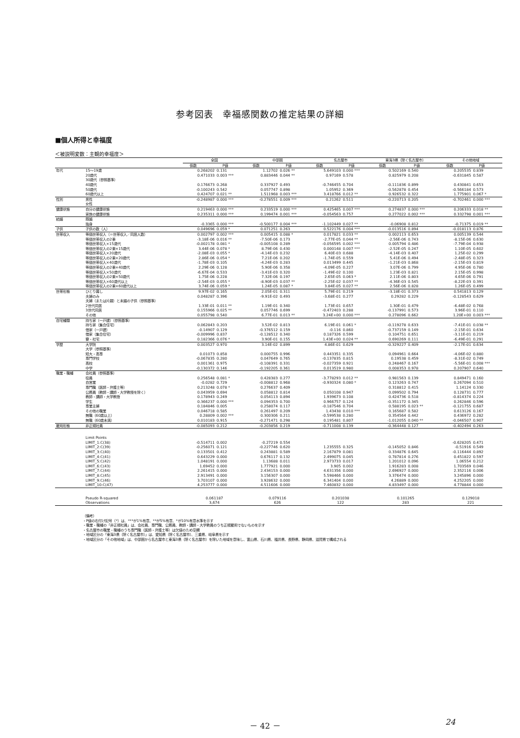参考図表　幸福感関数の推定結果の詳細
■個人所得と幸福度
＜被説明変数：主観的幸福度＞
| | | 全国 | | 中部圏 | | 名古屋市 | | 東海3県（除く名古屋市） | | その他地域 | |
| --- | --- | --- | --- | --- | --- | --- | --- | --- | --- | --- | --- |
| | | 係数 | P値 | 係数 | P値 | 係数 | P値 | 係数 | P値 | 係数 | P値 |
| 年代 | 15〜19歳 | 0.268202 | 0.131 | 1.12702 | 0.026 ** | 5.649103 | 0.000 *** | 0.502169 | 0.540 | 0.205535 | 0.839 |
| | 20歳代 | 0.471033 | 0.003 *** | 0.883446 | 0.044 ** | 0.97169 | 0.578 | 0.825979 | 0.208 | -0.631845 | 0.587 |
| | 30歳代（参照基準） | | | | | | | | | | |
| | 40歳代 | 0.176673 | 0.268 | 0.337927 | 0.493 | -0.746455 | 0.704 | -0.111836 | 0.899 | 0.430841 | 0.653 |
| | 50歳代 | -0.100243 | 0.542 | 0.057747 | 0.898 | 1.05952 | 0.369 | -0.562878 | 0.454 | -0.566184 | 0.573 |
| | 60歳代以上 | 0.424707 | 0.021 ** | 1.511968 | 0.003 *** | 3.418766 | 0.012 ** | 0.926532 | 0.322 | 1.775901 | 0.067 * |
| 性別 | 男性 | -0.248987 | 0.000 *** | -0.278551 | 0.009 *** | 0.21262 | 0.511 | -0.220713 | 0.205 | -0.702461 | 0.000 *** |
| | 女性 | | | | | | | | | | |
| 健康状態 | 自分の健康状態 | 0.219463 | 0.000 *** | 0.233519 | 0.000 *** | 0.425465 | 0.007 *** | 0.274837 | 0.000 *** | 0.206333 | 0.018 ** |
| | 家族の健康状態 | 0.235311 | 0.000 *** | 0.199474 | 0.001 *** | -0.054563 | 0.757 | 0.277022 | 0.002 *** | 0.332798 | 0.001 *** |
| 結婚 | 既婚 | | | | | | | | | | |
| | 独身 | -0.3365 | 0.000 *** | -0.500177 | 0.004 *** | -1.102449 | 0.027 ** | -0.06908 | 0.812 | -0.71375 | 0.019 ** |
| 子供 | 子供の数（人） | 0.049696 | 0.059 * | 0.071251 | 0.263 | 0.522176 | 0.004 *** | -0.013516 | 0.894 | -0.018113 | 0.876 |
| 世帯収入 | 等価世帯収入（＝世帯収入／同居人数） | 0.002797 | 0.002 *** | 0.005415 | 0.088 * | 0.017821 | 0.033 ** | 0.002113 | 0.653 | 0.005139 | 0.544 |
| | 等価世帯収入の2乗 | -3.18E-06 | 0.016 ** | -7.50E-06 | 0.173 | -2.77E-05 | 0.044 ** | -2.56E-06 | 0.743 | -8.15E-06 | 0.630 |
| | 等価世帯収入×15歳代 | -0.002178 | 0.081 * | -0.005108 | 0.289 | -0.056595 | 0.002 *** | 0.005794 | 0.486 | -7.79E-04 | 0.938 |
| | 等価世帯収入の2乗×15歳代 | 3.44E-06 | 0.078 * | 8.79E-06 | 0.430 | 0.000148 | 0.007 *** | -2.52E-05 | 0.247 | 1.10E-05 | 0.602 |
| | 等価世帯収入×20歳代 | -2.08E-03 | 0.055 * | -4.14E-03 | 0.232 | 6.40E-03 | 0.688 | -4.14E-03 | 0.407 | 1.25E-02 | 0.299 |
| | 等価世帯収入の2乗×20歳代 | 2.86E-06 | 0.054 * | 7.21E-06 | 0.202 | -1.74E-05 | 0.559 | 5.41E-06 | 0.494 | -2.48E-05 | 0.323 |
| | 等価世帯収入×40歳代 | -1.78E-03 | 0.105 | -4.24E-03 | 0.283 | 0.013499 | 0.445 | -1.21E-03 | 0.868 | -2.15E-03 | 0.819 |
| | 等価世帯収入の2乗×40歳代 | 2.29E-06 | 0.128 | 5.90E-06 | 0.358 | -4.09E-05 | 0.227 | 3.07E-06 | 0.799 | 4.95E-06 | 0.780 |
| | 等価世帯収入×50歳代 | -6.67E-04 | 0.533 | -3.41E-03 | 0.320 | -1.49E-02 | 0.100 | 1.23E-03 | 0.821 | 2.15E-05 | 0.998 |
| | 等価世帯収入の2乗×50歳代 | 1.75E-06 | 0.228 | 7.32E-06 | 0.197 | 2.65E-05 | 0.063 * | 2.11E-06 | 0.803 | 4.65E-06 | 0.791 |
| | 等価世帯収入×60歳代以上 | -2.54E-03 | 0.055 * | -8.90E-03 | 0.037 ** | -2.25E-02 | 0.037 ** | -4.36E-03 | 0.545 | -8.22E-03 | 0.391 |
| | 等価世帯収入の2乗×60歳代以上 | 3.74E-06 | 0.059 * | 1.24E-05 | 0.087 * | 3.84E-05 | 0.027 ** | 2.56E-06 | 0.828 | 1.26E-05 | 0.499 |
| 世帯形態 | ひとり暮し | 9.97E-02 | 0.165 | 2.05E-01 | 0.311 | 5.79E-01 | 0.219 | -3.18E-01 | 0.373 | 0.541813 | 0.129 |
| | 夫婦のみ | 0.048287 | 0.396 | -9.91E-02 | 0.493 | -3.68E-01 | 0.277 | 0.29282 | 0.229 | -0.128543 | 0.629 |
| | 夫婦（または片親）と未婚の子供（参照基準） | | | | | | | | | | |
| | 2世代同居 | 1.33E-01 | 0.011 ** | 1.19E-01 | 0.340 | 1.73E-01 | 0.657 | 1.30E-01 | 0.479 | -6.48E-02 | 0.768 |
| | 3世代同居 | 0.155966 | 0.025 ** | 0.057746 | 0.699 | -0.472403 | 0.288 | -0.137991 | 0.573 | 3.96E-01 | 0.110 |
| | その他 | 0.055798 | 0.540 | 6.77E-01 | 0.013 ** | 3.24E+00 | 0.000 *** | 0.278096 | 0.662 | 1.20E+00 | 0.003 *** |
| 自宅種類 | 持ち家（一戸建）（参照基準） | | | | | | | | | | |
| | 持ち家（集合住宅） | 0.062843 | 0.203 | 3.52E-02 | 0.813 | 6.19E-01 | 0.061 * | -0.119278 | 0.633 | -7.41E-01 | 0.038 ** |
| | 借家（一戸建） | -0.14907 | 0.129 | -0.376512 | 0.159 | -0.116 | 0.860 | -0.737159 | 0.149 | -2.15E-01 | 0.634 |
| | 借家（集合住宅） | -0.009996 | 0.837 | -0.128512 | 0.340 | 0.187326 | 0.599 | 0.104751 | 0.651 | -3.11E-01 | 0.219 |
| | 寮・社宅 | 0.182366 | 0.076 * | 3.90E-01 | 0.155 | 1.43E+00 | 0.024 ** | 0.690269 | 0.111 | -6.49E-01 | 0.291 |
| 学歴 | 大学院 | 0.003527 | 0.970 | 3.14E-02 | 0.899 | 4.86E-01 | 0.629 | -0.329227 | 0.409 | -2.17E-01 | 0.634 |
| | 大学（参照基準） | | | | | | | | | | |
| | 短大・高専 | 0.01073 | 0.858 | 0.000755 | 0.996 | 0.443351 | 0.335 | 0.094961 | 0.664 | -4.06E-02 | 0.880 |
| | 専門学校 | -0.067835 | 0.280 | 0.047649 | 0.765 | -0.137835 | 0.815 | 0.19538 | 0.459 | -8.31E-02 | 0.749 |
| | 高校 | 0.001361 | 0.975 | -0.108391 | 0.331 | -0.027359 | 0.921 | 0.248467 | 0.167 | -5.56E-01 | 0.008 *** |
| | 中学 | -0.130372 | 0.146 | -0.192205 | 0.361 | 0.013519 | 0.980 | 0.008353 | 0.978 | 0.207907 | 0.640 |
| 職業・職種 | 会社員（参照基準） | | | | | | | | | | |
| | 役員 | 0.256548 | 0.081 * | 0.428383 | 0.277 | -3.778293 | 0.012 ** | 0.981563 | 0.139 | 0.849471 | 0.160 |
| | 自営業 | -0.0282 | 0.729 | -0.008812 | 0.968 | -0.930324 | 0.080 * | 0.123263 | 0.747 | 0.267094 | 0.510 |
| | 専門職（医師・弁護士等） | 0.213248 | 0.078 * | 0.276637 | 0.409 | | | 0.318812 | 0.415 | 1.14124 | 0.330 |
| | 公務員（教師・講師・大学教授を除く） | 0.043959 | 0.694 | 0.058812 | 0.814 | 0.050108 | 0.947 | 0.099502 | 0.794 | 0.128731 | 0.777 |
| | 教師・講師・大学教授 | 0.178943 | 0.249 | 0.054113 | 0.894 | 1.939673 | 0.108 | 0.424736 | 0.518 | -0.814374 | 0.224 |
| | 学生 | 0.366237 | 0.000 *** | 0.094353 | 0.700 | 0.966757 | 0.124 | -0.351172 | 0.345 | 0.262846 | 0.596 |
| | 専業主婦 | 0.184846 | 0.005 | 0.258074 | 0.117 | -0.187546 | 0.704 | 0.588195 | 0.023 ** | -0.121755 | 0.687 |
| | その他の職業 | 0.046718 | 0.585 | 0.261497 | 0.209 | 1.43438 | 0.010 *** | 0.165687 | 0.582 | 0.613126 | 0.167 |
| | 無職（60歳以上） | 0.28809 | 0.002 *** | 0.300306 | 0.211 | -0.599538 | 0.280 | 0.354564 | 0.442 | 0.436972 | 0.282 |
| | 無職（60歳未満） | 0.010183 | 0.915 | -0.271471 | 0.298 | 0.195481 | 0.807 | -1.012055 | 0.040 ** | -0.046507 | 0.907 |
| 雇用形態 | 非正規社員 | -0.085093 | 0.212 | -0.203856 | 0.219 | -0.711008 | 0.139 | -0.364448 | 0.127 | -0.402494 | 0.263 |
| | Limit Points | | | | | | | | | | |
| | LIMIT_1:C(38) | -0.514711 | 0.002 | -0.27219 | 0.554 | | | | | -0.628205 | 0.471 |
| | LIMIT_2:C(39) | -0.256071 | 0.121 | -0.227746 | 0.620 | 1.235555 | 0.325 | -0.145052 | 0.846 | -0.51916 | 0.549 |
| | LIMIT_3:C(40) | 0.133501 | 0.412 | 0.243881 | 0.589 | 2.167879 | 0.081 | 0.334876 | 0.645 | -0.116444 | 0.892 |
| | LIMIT_4:C(41) | 0.643229 | 0.000 | 0.676117 | 0.132 | 2.499075 | 0.045 | 0.787814 | 0.276 | 0.451822 | 0.597 |
| | LIMIT_5:C(42) | 1.048191 | 0.000 | 1.13688 | 0.011 | 2.973733 | 0.017 | 1.201012 | 0.096 | 1.06554 | 0.212 |
| | LIMIT_6:C(43) | 1.69452 | 0.000 | 1.777921 | 0.000 | 3.905 | 0.002 | 1.916283 | 0.008 | 1.703569 | 0.046 |
| | LIMIT_7:C(44) | 2.261415 | 0.000 | 2.434153 | 0.000 | 4.631356 | 0.000 | 2.696927 | 0.000 | 2.352116 | 0.006 |
| | LIMIT_8:C(45) | 2.913491 | 0.000 | 3.156307 | 0.000 | 5.598466 | 0.000 | 3.376474 | 0.000 | 3.245896 | 0.000 |
| | LIMIT_9:C(46) | 3.703107 | 0.000 | 3.928632 | 0.000 | 6.341404 | 0.000 | 4.26889 | 0.000 | 4.252205 | 0.000 |
| | LIMIT_10:C(47) | 4.253777 | 0.000 | 4.511606 | 0.000 | 7.460832 | 0.000 | 4.833497 | 0.000 | 4.778844 | 0.000 |
| | Pseudo R-squared | 0.061187 | | 0.079116 | | 0.201038 | | 0.101265 | | 0.129018 | |
| | Observations | 3,674 | | 626 | | 122 | | 283 | | 221 | |
（備考）
・P値の右付け記号（*）は、***が1%有意、**が5%有意、*が10%有意水準を示す
・職業・職種の「非正規社員」は、会社員、専門職、公務員、教師・講師・大学教員のうち正規雇用でないものを示す
・名古屋市の職業・職種のうち専門職（医師・弁護士等）は欠値のため空欄
・地域区分の「東海3県（除く名古屋市）」は、愛知県（除く名古屋市）、三重県、岐阜県を示す
・地域区分の「その他地域」は、中部圏から名古屋市と東海3県（除く名古屋市）を除いた地域を意味し、富山県、石川県、福井県、長野県、静岡県、滋賀県で構成される
－ 42 － 24